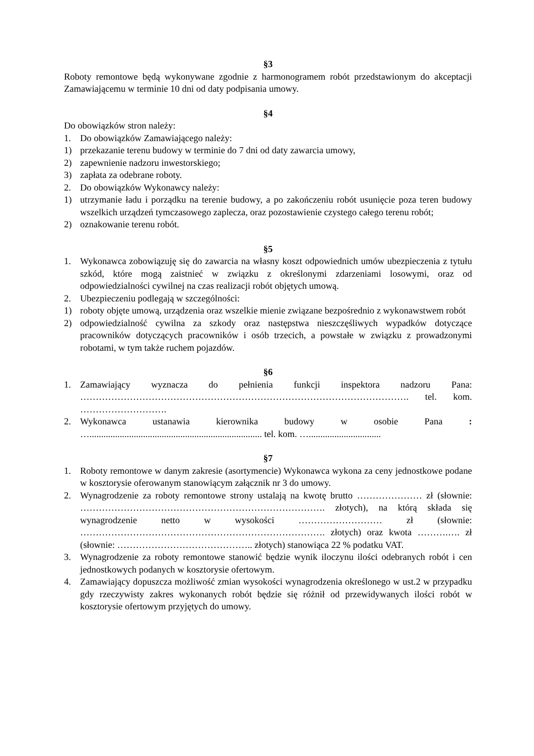§3
Roboty remontowe będą wykonywane zgodnie z harmonogramem robót przedstawionym do akceptacji Zamawiającemu w terminie 10 dni od daty podpisania umowy.
§4
Do obowiązków stron należy:
1. Do obowiązków Zamawiającego należy:
1) przekazanie terenu budowy w terminie do 7 dni od daty zawarcia umowy,
2) zapewnienie nadzoru inwestorskiego;
3) zapłata za odebrane roboty.
2. Do obowiązków Wykonawcy należy:
1) utrzymanie ładu i porządku na terenie budowy, a po zakończeniu robót usunięcie poza teren budowy wszelkich urządzeń tymczasowego zaplecza, oraz pozostawienie czystego całego terenu robót;
2) oznakowanie terenu robót.
§5
1. Wykonawca zobowiązuję się do zawarcia na własny koszt odpowiednich umów ubezpieczenia z tytułu szkód, które mogą zaistnieć w związku z określonymi zdarzeniami losowymi, oraz od odpowiedzialności cywilnej na czas realizacji robót objętych umową.
2. Ubezpieczeniu podlegają w szczególności:
1) roboty objęte umową, urządzenia oraz wszelkie mienie związane bezpośrednio z wykonawstwem robót
2) odpowiedzialność cywilna za szkody oraz następstwa nieszczęśliwych wypadków dotyczące pracowników dotyczących pracowników i osób trzecich, a powstałe w związku z prowadzonymi robotami, w tym także ruchem pojazdów.
§6
1. Zamawiający wyznacza do pełnienia funkcji inspektora nadzoru Pana: ……………………………………………………………………………………………. tel. kom. ……………………….
2. Wykonawca ustanawia kierownika budowy w osobie Pana : ….......................................................................... tel. kom. …...............................
§7
1. Roboty remontowe w danym zakresie (asortymencie) Wykonawca wykona za ceny jednostkowe podane w kosztorysie oferowanym stanowiącym załącznik nr 3 do umowy.
2. Wynagrodzenie za roboty remontowe strony ustalają na kwotę brutto ………………… zł (słownie: ……………………………………………………………………. złotych), na którą składa się wynagrodzenie netto w wysokości ……………………… zł (słownie: ……………………………………………………………………. złotych) oraz kwota ……….…. zł (słownie: …………………………………….. złotych) stanowiąca 22 % podatku VAT.
3. Wynagrodzenie za roboty remontowe stanowić będzie wynik iloczynu ilości odebranych robót i cen jednostkowych podanych w kosztorysie ofertowym.
4. Zamawiający dopuszcza możliwość zmian wysokości wynagrodzenia określonego w ust.2 w przypadku gdy rzeczywisty zakres wykonanych robót będzie się różnił od przewidywanych ilości robót w kosztorysie ofertowym przyjętych do umowy.